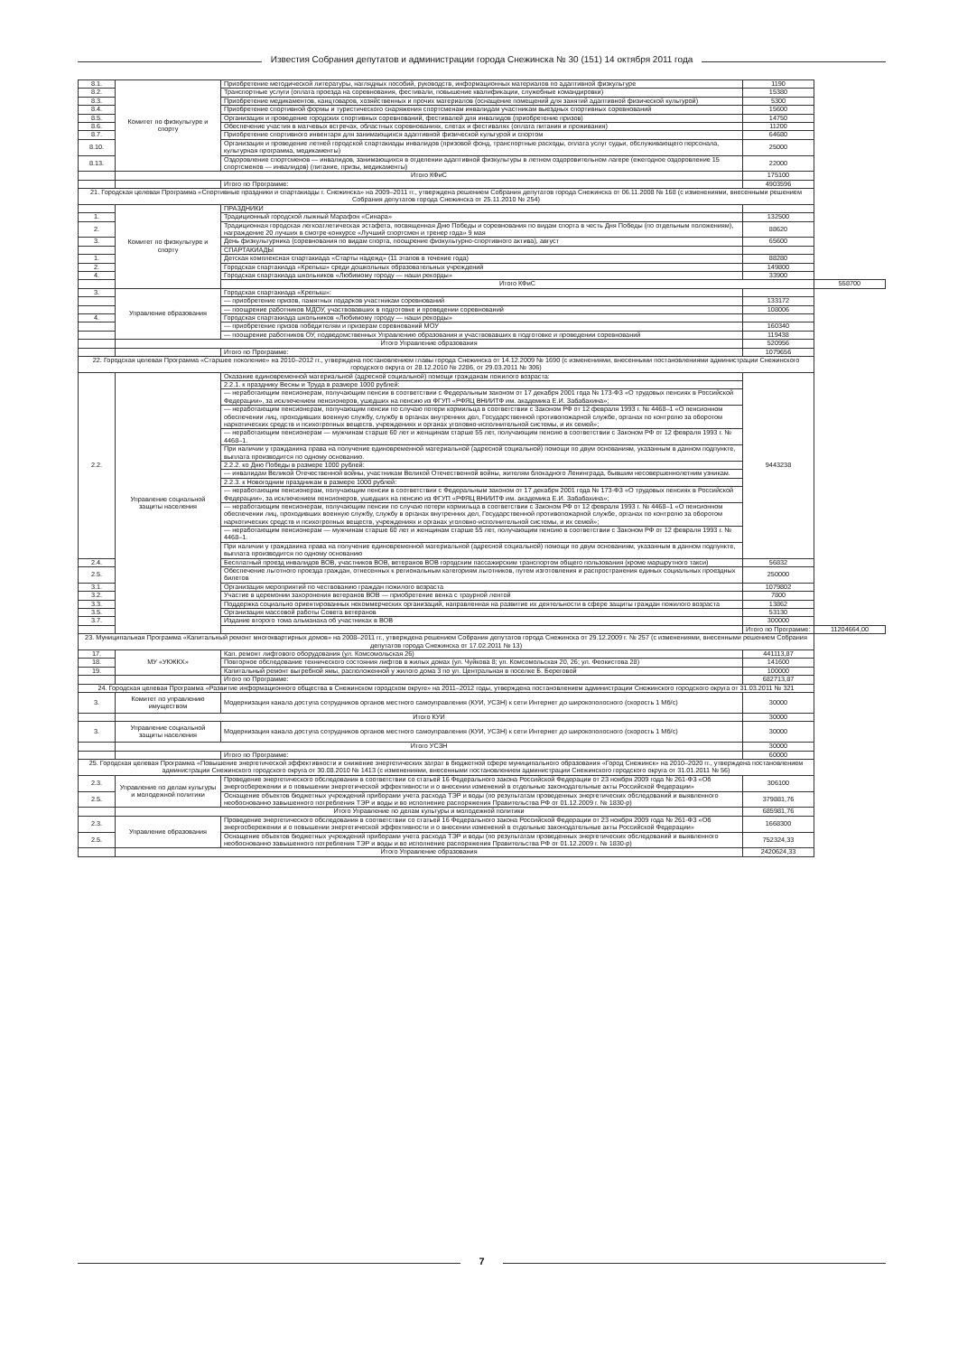Известия Собрания депутатов и администрации города Снежинска № 30 (151) 14 октября 2011 года
| 8.1. | Комитет по физкультуре и спорту | Приобретение методической литературы, наглядных пособий, руководств, информационных материалов по адаптивной физкультуре | 1190 | |
| 8.2. | | Транспортные услуги (оплата проезда на соревнования, фестивали, повышение квалификации, служебные командировки) | 15380 | |
| 8.3. | | Приобретение медикаментов, канцтоваров, хозяйственных и прочих материалов (оснащение помещений для занятий адаптивной физической культурой) | 5300 | |
| 8.4. | | Приобретение спортивной формы и туристического снаряжения спортсменам инвалидам участникам выездных спортивных соревнований | 15600 | |
| 8.5. | | Организация и проведение городских спортивных соревнований, фестивалей для инвалидов (приобретение призов) | 14750 | |
| 8.6. | | Обеспечение участия в матчевых встречах, областных соревнованиях, слетах и фестивалях (оплата питания и проживания) | 11200 | |
| 8.7. | | Приобретение спортивного инвентаря для занимающихся адаптивной физической культурой и спортом | 64680 | |
| 8.10. | | Организация и проведение летней городской спартакиады инвалидов (призовой фонд, транспортные расходы, оплата услуг судьи, обслуживающего персонала, культурная программа, медикаменты) | 25000 | |
| 8.13. | | Оздоровление спортсменов — инвалидов, занимающихся в отделении адаптивной физкультуры в летнем оздоровительном лагере (ежегодное оздоровление 15 спортсменов — инвалидов) (питание, призы, медикаменты) | 22000 | |
| | Итого КФиС | | 175100 | |
| | | Итого по Программе: | 4903596 | |
| 21. Городская целевая Программа «Спортивные праздники и спартакиады г. Снежинска» на 2009–2011 гг., утверждена решением Собрания депутатов города Снежинска от 06.11.2008 № 168 (с изменениями, внесенными решением Собрания депутатов города Снежинска от 25.11.2010 № 254) | | | | |
| | Комитет по физкультуре и спорту | ПРАЗДНИКИ | | |
| 1. | | Традиционный городской лыжный Марафон «Синара» | 132500 | |
| 2. | | Традиционная городская легкоатлетическая эстафета, посвященная Дню Победы и соревнования по видам спорта в честь Дня Победы (по отдельным положениям), награждение 20 лучших в смотре-конкурсе «Лучший спортсмен и тренер года» 9 мая | 88620 | |
| 3. | | День физкультурника (соревнования по видам спорта, поощрение физкультурно-спортивного актива), август | 65600 | |
| | | СПАРТАКИАДЫ | | |
| 1. | | Детская комплексная спартакиада «Старты надежд» (11 этапов в течение года) | 88280 | |
| 2. | | Городская спартакиада «Крепыш» среди дошкольных образовательных учреждений | 149800 | |
| 4. | | Городская спартакиада школьников «Любимому городу — наши рекорды» | 33900 | |
| | | Итого КФиС | | 558700 |
| 3. | Управление образования | Городская спартакиада «Крепыш»: | | |
| | | — приобретение призов, памятных подарков участникам соревнований | 133172 | |
| | | — поощрение работников МДОУ, участвовавших в подготовке и проведении соревнований | 108006 | |
| 4. | | Городская спартакиада школьников «Любимому городу — наши рекорды» | | |
| | | — приобретение призов победителям и призерам соревнований МОУ | 160340 | |
| | | — поощрение работников ОУ, подведомственных Управлению образования и участвовавших в подготовке и проведении соревнований | 119438 | |
| | Итого Управление образования | | 520956 | |
| | | Итого по Программе: | 1079656 | |
| 22. Городская целевая Программа «Старшее поколение» на 2010–2012 гг., утверждена постановлением главы города Снежинска от 14.12.2009 № 1690 (с изменениями, внесенными постановлениями администрации Снежинского городского округа от 28.12.2010 № 2286, от 29.03.2011 № 306) | | | | |
| 2.2. | Управление социальной защиты населения | Оказание единовременной материальной (адресной социальной) помощи гражданам пожилого возраста: | 9443238 | |
| | | 2.2.1. к празднику Весны и Труда в размере 1000 рублей: | | |
| | | — неработающим пенсионерам, получающим пенсии в соответствии с Федеральным законом от 17 декабря 2001 года № 173-ФЗ «О трудовых пенсиях в Российской Федерации», за исключением пенсионеров, ушедших на пенсию из ФГУП «РФЯЦ ВНИИТФ им. академика Е.И. Забабахина»; | | |
| | | — неработающим пенсионерам, получающим пенсии по случаю потери кормильца в соответствии с Законом РФ от 12 февраля 1993 г. № 4468–1 «О пенсионном обеспечении лиц, проходивших военную службу, службу в органах внутренних дел, Государственной противопожарной службе, органах по контролю за оборотом наркотических средств и психотропных веществ, учреждениях и органах уголовно-исполнительной системы, и их семей»; | | |
| | | — неработающим пенсионерам — мужчинам старше 60 лет и женщинам старше 55 лет, получающим пенсию в соответствии с Законом РФ от 12 февраля 1993 г. № 4468–1. | | |
| | | При наличии у гражданина права на получение единовременной материальной (адресной социальной) помощи по двум основаниям, указанным в данном подпункте, выплата производится по одному основанию. | | |
| | | 2.2.2. ко Дню Победы в размере 1000 рублей: | | |
| | | — инвалидам Великой Отечественной войны, участникам Великой Отечественной войны, жителям блокадного Ленинграда, бывшим несовершеннолетним узникам. | | |
| | | 2.2.3. к Новогодним праздникам в размере 1000 рублей: | | |
| | | — неработающим пенсионерам, получающим пенсии в соответствии с Федеральным законом от 17 декабря 2001 года № 173-ФЗ «О трудовых пенсиях в Российской Федерации», за исключением пенсионеров, ушедших на пенсию из ФГУП «РФЯЦ ВНИИТФ им. академика Е.И. Забабахина»; | | |
| | | — неработающим пенсионерам, получающим пенсии по случаю потери кормильца в соответствии с Законом РФ от 12 февраля 1993 г. № 4468–1 «О пенсионном обеспечении лиц, проходивших военную службу, службу в органах внутренних дел, Государственной противопожарной службе, органах по контролю за оборотом наркотических средств и психотропных веществ, учреждениях и органах уголовно-исполнительной системы, и их семей»; | | |
| | | — неработающим пенсионерам — мужчинам старше 60 лет и женщинам старше 55 лет, получающим пенсию в соответствии с Законом РФ от 12 февраля 1993 г. № 4468–1. | | |
| | | При наличии у гражданина права на получение единовременной материальной (адресной социальной) помощи по двум основаниям, указанным в данном подпункте, выплата производится по одному основанию | | |
| 2.4. | | Бесплатный проезд инвалидов ВОВ, участников ВОВ, ветеранов ВОВ городским пассажирским транспортом общего пользования (кроме маршрутного такси) | 56832 | |
| 2.5. | | Обеспечение льготного проезда граждан, отнесенных к региональным категориям льготников, путем изготовления и распространения единых социальных проездных билетов | 250000 | |
| 3.1. | | Организация мероприятий по чествованию граждан пожилого возраста | 1079802 | |
| 3.2. | | Участие в церемонии захоронения ветеранов ВОВ — приобретение венка с траурной лентой | 7800 | |
| 3.3. | | Поддержка социально ориентированных некоммерческих организаций, направленная на развитие их деятельности в сфере защиты граждан пожилого возраста | 13862 | |
| 3.5. | | Организация массовой работы Совета ветеранов | 53130 | |
| 3.7. | | Издание второго тома альманаха об участниках в ВОВ | 300000 | |
| | | | Итого по Программе: | 11204664,00 |
| 23. Муниципальная Программа «Капитальный ремонт многоквартирных домов» на 2008–2011 гг., утверждена решением Собрания депутатов города Снежинска от 29.12.2009 г. № 257 (с изменениями, внесенными решением Собрания депутатов города Снежинска от 17.02.2011 № 13) | | | | |
| 17. | МУ «УКЖКХ» | Кап. ремонт лифтового оборудования (ул. Комсомольская 26) | 441113,87 | |
| 18. | | Повторное обследование технического состояния лифтов в жилых домах (ул. Чуйкова 8; ул. Комсомольская 20, 26; ул. Феокистова 28) | 141600 | |
| 19. | | Капитальный ремонт выгребной ямы, расположенной у жилого дома 3 по ул. Центральная в поселке Б. Береговой | 100000 | |
| | | Итого по Программе: | 682713,87 | |
| 24. Городская целевая Программа «Развитие информационного общества в Снежинском городском округе» на 2011–2012 годы, утверждена постановлением администрации Снежинского городского округа от 31.03.2011 № 321 | | | | |
| 3. | Комитет по управлению имуществом | Модернизация канала доступа сотрудников органов местного самоуправления (КУИ, УСЗН) к сети Интернет до широкополосного (скорость 1 Мб/с) | 30000 | |
| | Итого КУИ | | 30000 | |
| 3. | Управление социальной защиты населения | Модернизация канала доступа сотрудников органов местного самоуправления (КУИ, УСЗН) к сети Интернет до широкополосного (скорость 1 Мб/с) | 30000 | |
| | Итого УСЗН | | 30000 | |
| | | Итого по Программе: | 60000 | |
| 25. Городская целевая Программа «Повышение энергетической эффективности и снижение энергетических затрат в бюджетной сфере муниципального образования «Город Снежинск» на 2010–2020 гг., утверждена постановлением администрации Снежинского городского округа от 30.08.2010 № 1413 (с изменениями, внесенными постановлением администрации Снежинского городского округа от 31.01.2011 № 56) | | | | |
| 2.3. | Управление по делам культуры и молодежной политики | Проведение энергетического обследования в соответствии со статьей 16 Федерального закона Российской Федерации от 23 ноября 2009 года № 261-ФЗ «Об энергосбережении и о повышении энергетической эффективности и о внесении изменений в отдельные законодательные акты Российской Федерации» | 306100 | |
| 2.5. | | Оснащение объектов бюджетных учреждений приборами учета расхода ТЭР и воды (по результатам проведенных энергетических обследований и выявленного необоснованно завышенного потребления ТЭР и воды и во исполнение распоряжения Правительства РФ от 01.12.2009 г. № 1830-р) | 379881,76 | |
| | Итого Управление по делам культуры и молодежной политики | | 685981,76 | |
| 2.3. | Управление образования | Проведение энергетического обследования в соответствии со статьей 16 Федерального закона Российской Федерации от 23 ноября 2009 года № 261-ФЗ «Об энергосбережении и о повышении энергетической эффективности и о внесении изменений в отдельные законодательные акты Российской Федерации» | 1668300 | |
| 2.5. | | Оснащение объектов бюджетных учреждений приборами учета расхода ТЭР и воды (по результатам проведенных энергетических обследований и выявленного необоснованно завышенного потребления ТЭР и воды и во исполнение распоряжения Правительства РФ от 01.12.2009 г. № 1830-р) | 752324,33 | |
| | Итого Управление образования | | 2420624,33 | |
7